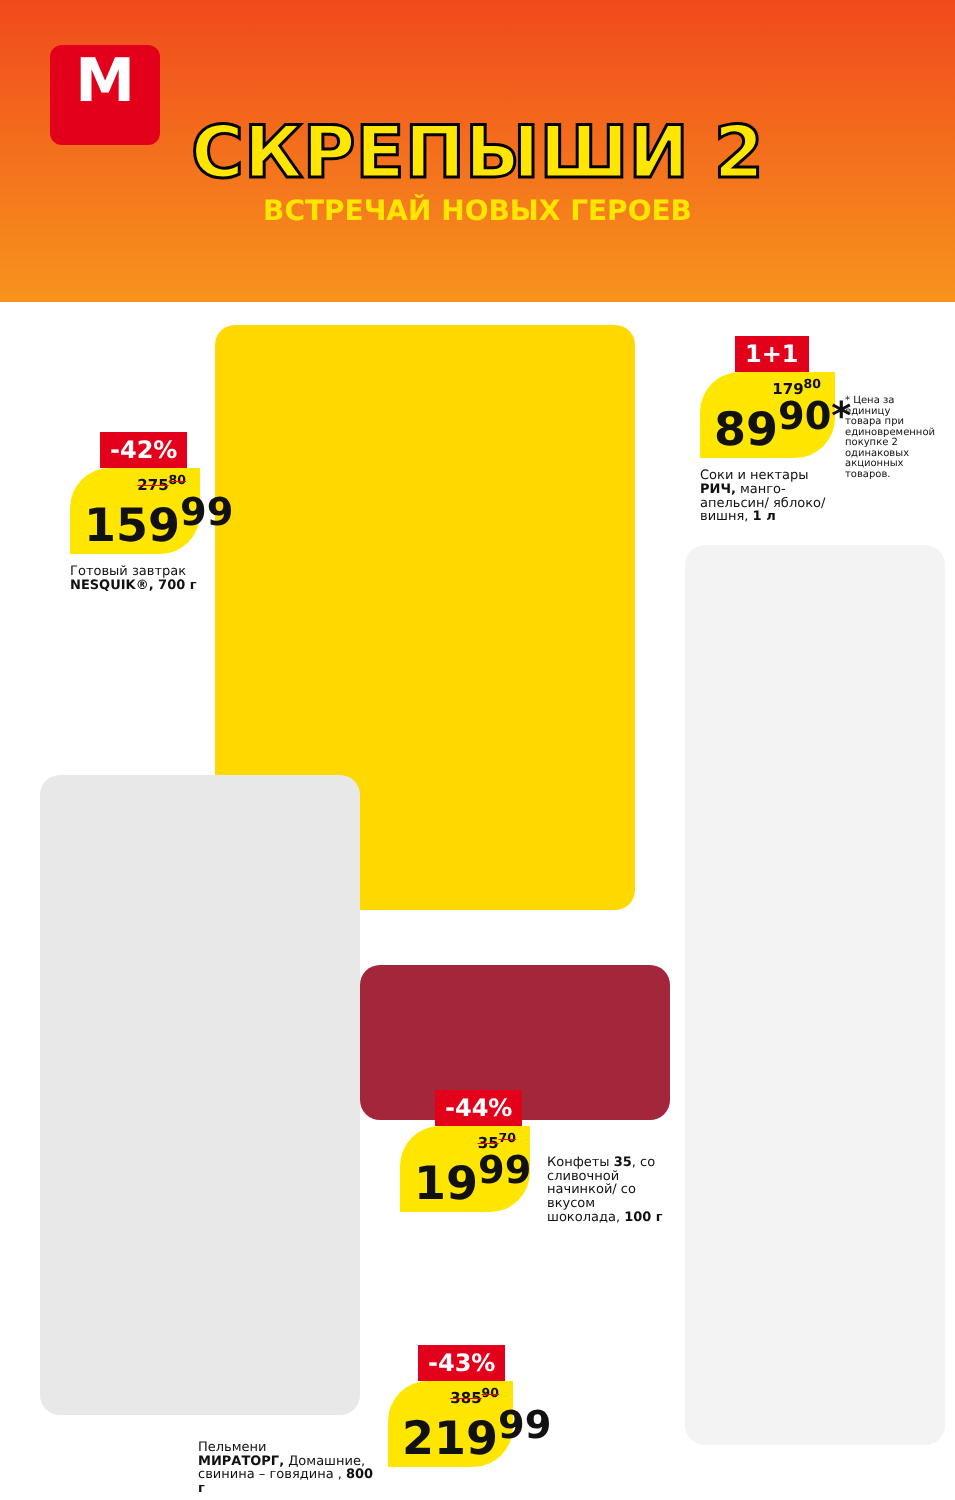М
СКРЕПЫШИ 2
ВСТРЕЧАЙ НОВЫХ ГЕРОЕВ
-42%
275<sup>80</sup>
159<sup>99</sup>
Готовый завтрак
NESQUIK®, 700 г
1+1
179<sup>80</sup>
89<sup>90*</sup>
Соки и нектары
РИЧ, манго-апельсин/ яблоко/ вишня, 1 л
* Цена за единицу товара при единовременной покупке 2 одинаковых акционных товаров.
-44%
35<sup>70</sup>
19<sup>99</sup>
Конфеты 35, со сливочной начинкой/ со вкусом шоколада, 100 г
-43%
385<sup>90</sup>
219<sup>99</sup>
Пельмени
МИРАТОРГ, Домашние, свинина – говядина , 800 г